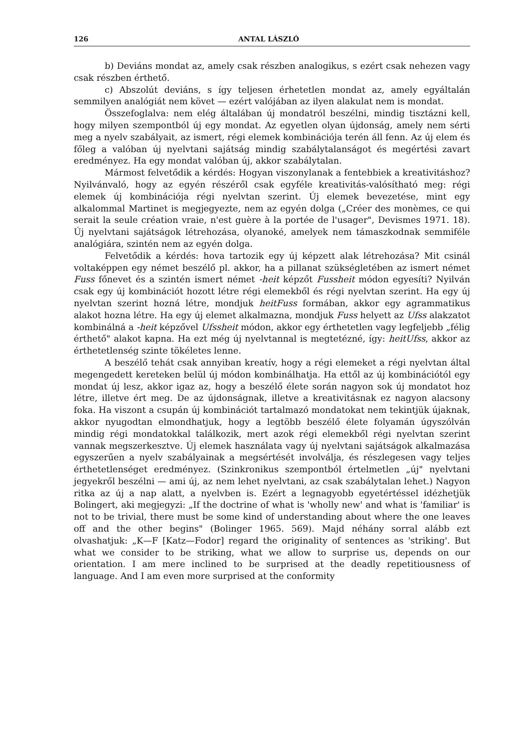126 ANTAL LÁSZLÓ
b) Deviáns mondat az, amely csak részben analogikus, s ezért csak nehezen vagy csak részben érthető.
c) Abszolút deviáns, s így teljesen érhetetlen mondat az, amely egyáltalán semmilyen analógiát nem követ — ezért valójában az ilyen alakulat nem is mondat.
Összefoglalva: nem elég általában új mondatról beszélni, mindig tisztázni kell, hogy milyen szempontból új egy mondat. Az egyetlen olyan újdonság, amely nem sérti meg a nyelv szabályait, az ismert, régi elemek kombinációja terén áll fenn. Az új elem és főleg a valóban új nyelvtani sajátság mindig szabálytalanságot és megértési zavart eredményez. Ha egy mondat valóban új, akkor szabálytalan.
Mármost felvetődik a kérdés: Hogyan viszonylanak a fentebbiek a kreativitáshoz? Nyilvánvaló, hogy az egyén részéről csak egyféle kreativitás-valósítható meg: régi elemek új kombinációja régi nyelvtan szerint. Új elemek bevezetése, mint egy alkalommal Martinet is megjegyezte, nem az egyén dolga („Créer des monèmes, ce qui serait la seule création vraie, n'est guère à la portée de l'usager", Devismes 1971. 18). Új nyelvtani sajátságok létrehozása, olyanoké, amelyek nem támaszkodnak semmiféle analógiára, szintén nem az egyén dolga.
Felvetődik a kérdés: hova tartozik egy új képzett alak létrehozása? Mit csinál voltaképpen egy német beszélő pl. akkor, ha a pillanat szükségletében az ismert német Fuss főnevet és a szintén ismert német -heit képzőt Fussheit módon egyesíti? Nyilván csak egy új kombinációt hozott létre régi elemekből és régi nyelvtan szerint. Ha egy új nyelvtan szerint hozná létre, mondjuk heitFuss formában, akkor egy agrammatikus alakot hozna létre. Ha egy új elemet alkalmazna, mondjuk Fuss helyett az Ufss alakzatot kombinálná a -heit képzővel Ufssheit módon, akkor egy érthetetlen vagy legfeljebb „félig érthető" alakot kapna. Ha ezt még új nyelvtannal is megtetézné, így: heitUfss, akkor az érthetetlenség szinte tökéletes lenne.
A beszélő tehát csak annyiban kreatív, hogy a régi elemeket a régi nyelvtan által megengedett kereteken belül új módon kombinálhatja. Ha ettől az új kombinációtól egy mondat új lesz, akkor igaz az, hogy a beszélő élete során nagyon sok új mondatot hoz létre, illetve ért meg. De az újdonságnak, illetve a kreativitásnak ez nagyon alacsony foka. Ha viszont a csupán új kombinációt tartalmazó mondatokat nem tekintjük újaknak, akkor nyugodtan elmondhatjuk, hogy a legtöbb beszélő élete folyamán úgyszólván mindig régi mondatokkal találkozik, mert azok régi elemekből régi nyelvtan szerint vannak megszerkesztve. Új elemek használata vagy új nyelvtani sajátságok alkalmazása egyszerűen a nyelv szabályainak a megsértését involválja, és részlegesen vagy teljes érthetetlenséget eredményez. (Szinkronikus szempontból értelmetlen „új" nyelvtani jegyekről beszélni — ami új, az nem lehet nyelvtani, az csak szabálytalan lehet.) Nagyon ritka az új a nap alatt, a nyelvben is. Ezért a legnagyobb egyetértéssel idézhetjük Bolingert, aki megjegyzi: „If the doctrine of what is 'wholly new' and what is 'familiar' is not to be trivial, there must be some kind of understanding about where the one leaves off and the other begins" (Bolinger 1965. 569). Majd néhány sorral alább ezt olvashatjuk: „K—F [Katz—Fodor] regard the originality of sentences as 'striking'. But what we consider to be striking, what we allow to surprise us, depends on our orientation. I am mere inclined to be surprised at the deadly repetitiousness of language. And I am even more surprised at the conformity